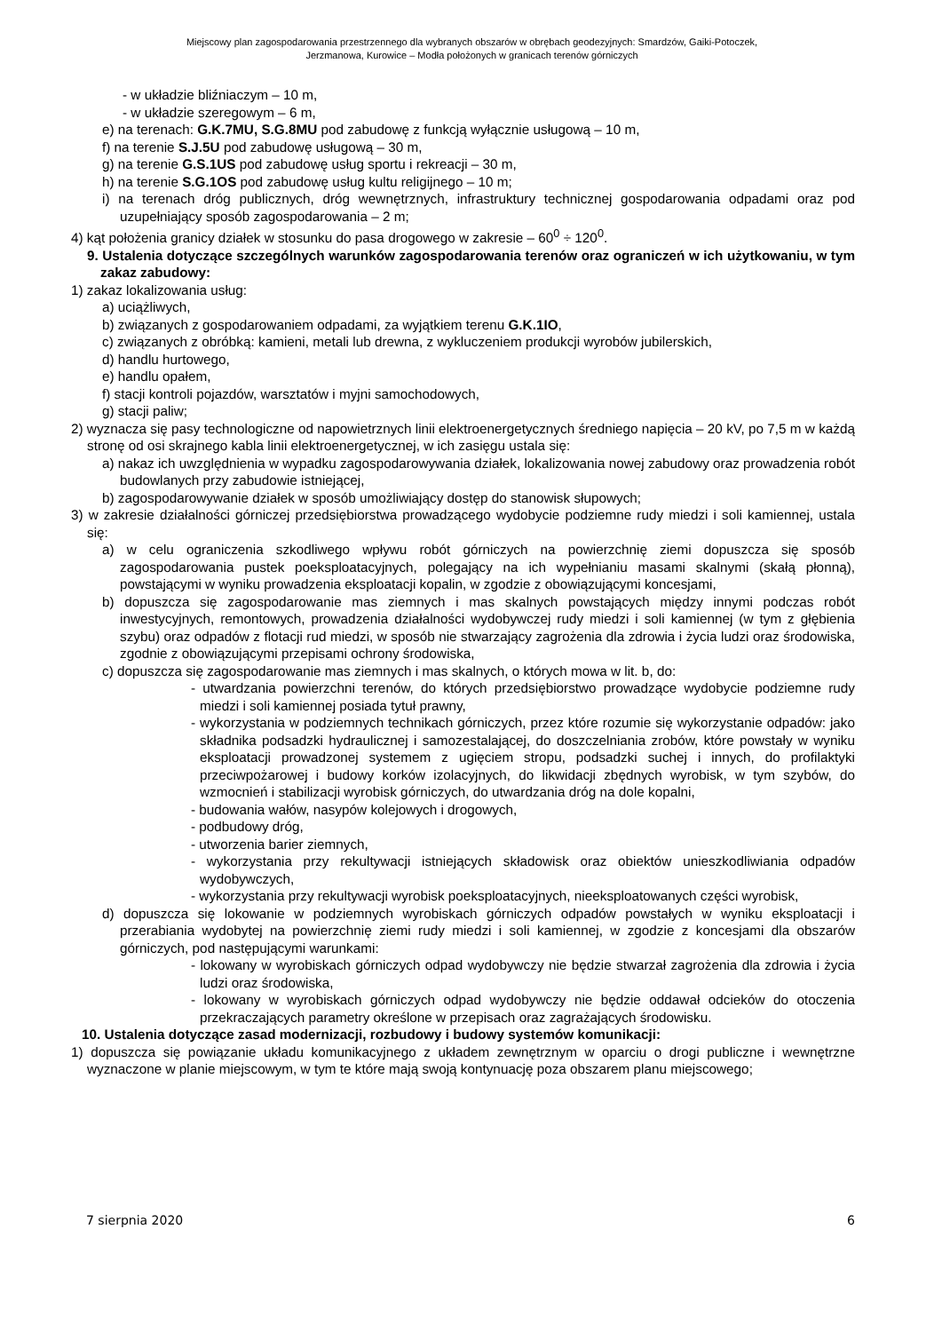Miejscowy plan zagospodarowania przestrzennego dla wybranych obszarów w obrębach geodezyjnych: Smardzów, Gaiki-Potoczek,
Jerzmanowa, Kurowice – Modła położonych w granicach terenów górniczych
- w układzie bliźniaczym – 10 m,
- w układzie szeregowym – 6 m,
e) na terenach: G.K.7MU, S.G.8MU pod zabudowę z funkcją wyłącznie usługową – 10 m,
f) na terenie S.J.5U pod zabudowę usługową – 30 m,
g) na terenie G.S.1US pod zabudowę usług sportu i rekreacji – 30 m,
h) na terenie S.G.1OS pod zabudowę usług kultu religijnego – 10 m;
i) na terenach dróg publicznych, dróg wewnętrznych, infrastruktury technicznej gospodarowania odpadami oraz pod uzupełniający sposób zagospodarowania – 2 m;
4) kąt położenia granicy działek w stosunku do pasa drogowego w zakresie – 60<sup>0</sup> ÷ 120<sup>0</sup>.
9. Ustalenia dotyczące szczególnych warunków zagospodarowania terenów oraz ograniczeń w ich użytkowaniu, w tym zakaz zabudowy:
1) zakaz lokalizowania usług:
a) uciążliwych,
b) związanych z gospodarowaniem odpadami, za wyjątkiem terenu G.K.1IO,
c) związanych z obróbką: kamieni, metali lub drewna, z wykluczeniem produkcji wyrobów jubilerskich,
d) handlu hurtowego,
e) handlu opałem,
f) stacji kontroli pojazdów, warsztatów i myjni samochodowych,
g) stacji paliw;
2) wyznacza się pasy technologiczne od napowietrznych linii elektroenergetycznych średniego napięcia – 20 kV, po 7,5 m w każdą stronę od osi skrajnego kabla linii elektroenergetycznej, w ich zasięgu ustala się:
a) nakaz ich uwzględnienia w wypadku zagospodarowywania działek, lokalizowania nowej zabudowy oraz prowadzenia robót budowlanych przy zabudowie istniejącej,
b) zagospodarowywanie działek w sposób umożliwiający dostęp do stanowisk słupowych;
3) w zakresie działalności górniczej przedsiębiorstwa prowadzącego wydobycie podziemne rudy miedzi i soli kamiennej, ustala się:
a) w celu ograniczenia szkodliwego wpływu robót górniczych na powierzchnię ziemi dopuszcza się sposób zagospodarowania pustek poeksploatacyjnych, polegający na ich wypełnianiu masami skalnymi (skałą płonną), powstającymi w wyniku prowadzenia eksploatacji kopalin, w zgodzie z obowiązującymi koncesjami,
b) dopuszcza się zagospodarowanie mas ziemnych i mas skalnych powstających między innymi podczas robót inwestycyjnych, remontowych, prowadzenia działalności wydobywczej rudy miedzi i soli kamiennej (w tym z głębienia szybu) oraz odpadów z flotacji rud miedzi, w sposób nie stwarzający zagrożenia dla zdrowia i życia ludzi oraz środowiska, zgodnie z obowiązującymi przepisami ochrony środowiska,
c) dopuszcza się zagospodarowanie mas ziemnych i mas skalnych, o których mowa w lit. b, do:
- utwardzania powierzchni terenów, do których przedsiębiorstwo prowadzące wydobycie podziemne rudy miedzi i soli kamiennej posiada tytuł prawny,
- wykorzystania w podziemnych technikach górniczych, przez które rozumie się wykorzystanie odpadów: jako składnika podsadzki hydraulicznej i samozestalającej, do doszczelniania zrobów, które powstały w wyniku eksploatacji prowadzonej systemem z ugięciem stropu, podsadzki suchej i innych, do profilaktyki przeciwpożarowej i budowy korków izolacyjnych, do likwidacji zbędnych wyrobisk, w tym szybów, do wzmocnień i stabilizacji wyrobisk górniczych, do utwardzania dróg na dole kopalni,
- budowania wałów, nasypów kolejowych i drogowych,
- podbudowy dróg,
- utworzenia barier ziemnych,
- wykorzystania przy rekultywacji istniejących składowisk oraz obiektów unieszkodliwiania odpadów wydobywczych,
- wykorzystania przy rekultywacji wyrobisk poeksploatacyjnych, nieeksploatowanych części wyrobisk,
d) dopuszcza się lokowanie w podziemnych wyrobiskach górniczych odpadów powstałych w wyniku eksploatacji i przerabiania wydobytej na powierzchnię ziemi rudy miedzi i soli kamiennej, w zgodzie z koncesjami dla obszarów górniczych, pod następującymi warunkami:
- lokowany w wyrobiskach górniczych odpad wydobywczy nie będzie stwarzał zagrożenia dla zdrowia i życia ludzi oraz środowiska,
- lokowany w wyrobiskach górniczych odpad wydobywczy nie będzie oddawał odcieków do otoczenia przekraczających parametry określone w przepisach oraz zagrażających środowisku.
10. Ustalenia dotyczące zasad modernizacji, rozbudowy i budowy systemów komunikacji:
1) dopuszcza się powiązanie układu komunikacyjnego z układem zewnętrznym w oparciu o drogi publiczne i wewnętrzne wyznaczone w planie miejscowym, w tym te które mają swoją kontynuację poza obszarem planu miejscowego;
7 sierpnia 2020 6